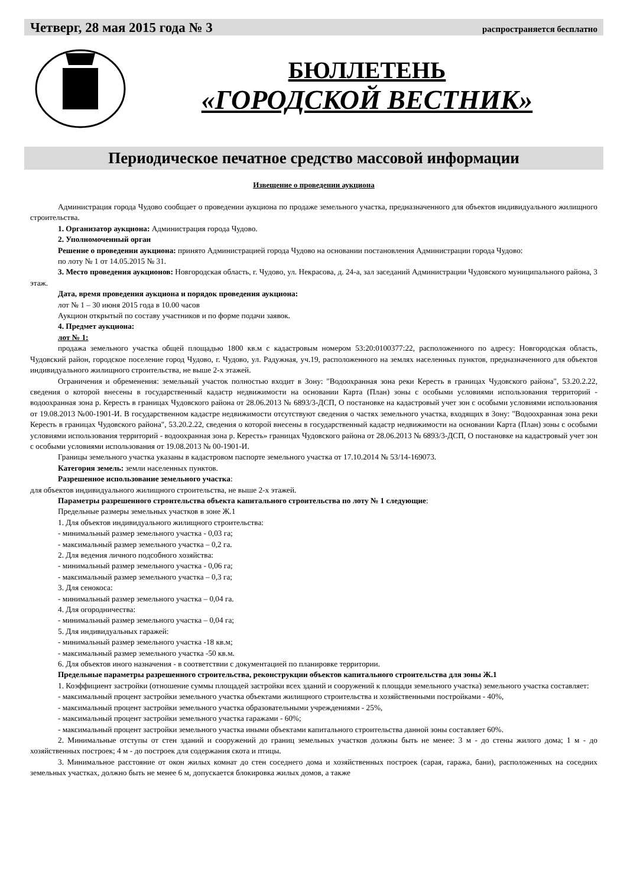Четверг, 28 мая 2015 года № 3 распространяется бесплатно
БЮЛЛЕТЕНЬ
«ГОРОДСКОЙ ВЕСТНИК»
Периодическое печатное средство массовой информации
Извещение о проведении аукциона
Администрация города Чудово сообщает о проведении аукциона по продаже земельного участка, предназначенного для объектов индивидуального жилищного строительства.
1. Организатор аукциона: Администрация города Чудово.
2. Уполномоченный орган
Решение о проведении аукциона: принято Администрацией города Чудово на основании постановления Администрации города Чудово:
по лоту № 1 от 14.05.2015 № 31.
3. Место проведения аукционов: Новгородская область, г. Чудово, ул. Некрасова, д. 24-а, зал заседаний Администрации Чудовского муниципального района, 3 этаж.
Дата, время проведения аукциона и порядок проведения аукциона:
лот № 1 – 30 июня 2015 года в 10.00 часов
Аукцион открытый по составу участников и по форме подачи заявок.
4. Предмет аукциона:
лот № 1:
продажа земельного участка общей площадью 1800 кв.м с кадастровым номером 53:20:0100377:22, расположенного по адресу: Новгородская область, Чудовский район, городское поселение город Чудово, г. Чудово, ул. Радужная, уч.19, расположенного на землях населенных пунктов, предназначенного для объектов индивидуального жилищного строительства, не выше 2-х этажей.
Ограничения и обременения: земельный участок полностью входит в Зону: "Водоохранная зона реки Кересть в границах Чудовского района", 53.20.2.22, сведения о которой внесены в государственный кадастр недвижимости на основании Карта (План) зоны с особыми условиями использования территорий - водоохранная зона р. Кересть в границах Чудовского района от 28.06.2013 № 6893/3-ДСП, О постановке на кадастровый учет зон с особыми условиями использования от 19.08.2013 №00-1901-И. В государственном кадастре недвижимости отсутствуют сведения о частях земельного участка, входящих в Зону: "Водоохранная зона реки Кересть в границах Чудовского района", 53.20.2.22, сведения о которой внесены в государственный кадастр недвижимости на основании Карта (План) зоны с особыми условиями использования территорий - водоохранная зона р. Кересть» границах Чудовского района от 28.06.2013 № 6893/3-ДСП, О постановке на кадастровый учет зон с особыми условиями использования от 19.08.2013 № 00-1901-И.
Границы земельного участка указаны в кадастровом паспорте земельного участка от 17.10.2014 № 53/14-169073.
Категория земель: земли населенных пунктов.
Разрешенное использование земельного участка:
для объектов индивидуального жилищного строительства, не выше 2-х этажей.
Параметры разрешенного строительства объекта капитального строительства по лоту № 1 следующие:
Предельные размеры земельных участков в зоне Ж.1
1. Для объектов индивидуального жилищного строительства:
- минимальный размер земельного участка - 0,03 га;
- максимальный размер земельного участка – 0,2 га.
2. Для ведения личного подсобного хозяйства:
- минимальный размер земельного участка - 0,06 га;
- максимальный размер земельного участка – 0,3 га;
3. Для сенокоса:
- минимальный размер земельного участка – 0,04 га.
4. Для огородничества:
- минимальный размер земельного участка – 0,04 га;
5. Для индивидуальных гаражей:
- минимальный размер земельного участка -18 кв.м;
- максимальный размер земельного участка -50 кв.м.
6. Для объектов иного назначения - в соответствии с документацией по планировке территории.
Предельные параметры разрешенного строительства, реконструкции объектов капитального строительства для зоны Ж.1
1. Коэффициент застройки (отношение суммы площадей застройки всех зданий и сооружений к площади земельного участка) земельного участка составляет:
- максимальный процент застройки земельного участка объектами жилищного строительства и хозяйственными постройками - 40%,
- максимальный процент застройки земельного участка образовательными учреждениями - 25%,
- максимальный процент застройки земельного участка гаражами - 60%;
- максимальный процент застройки земельного участка иными объектами капитального строительства данной зоны составляет 60%.
2. Минимальные отступы от стен зданий и сооружений до границ земельных участков должны быть не менее: 3 м - до стены жилого дома; 1 м - до хозяйственных построек; 4 м - до построек для содержания скота и птицы.
3. Минимальное расстояние от окон жилых комнат до стен соседнего дома и хозяйственных построек (сарая, гаража, бани), расположенных на соседних земельных участках, должно быть не менее 6 м, допускается блокировка жилых домов, а также